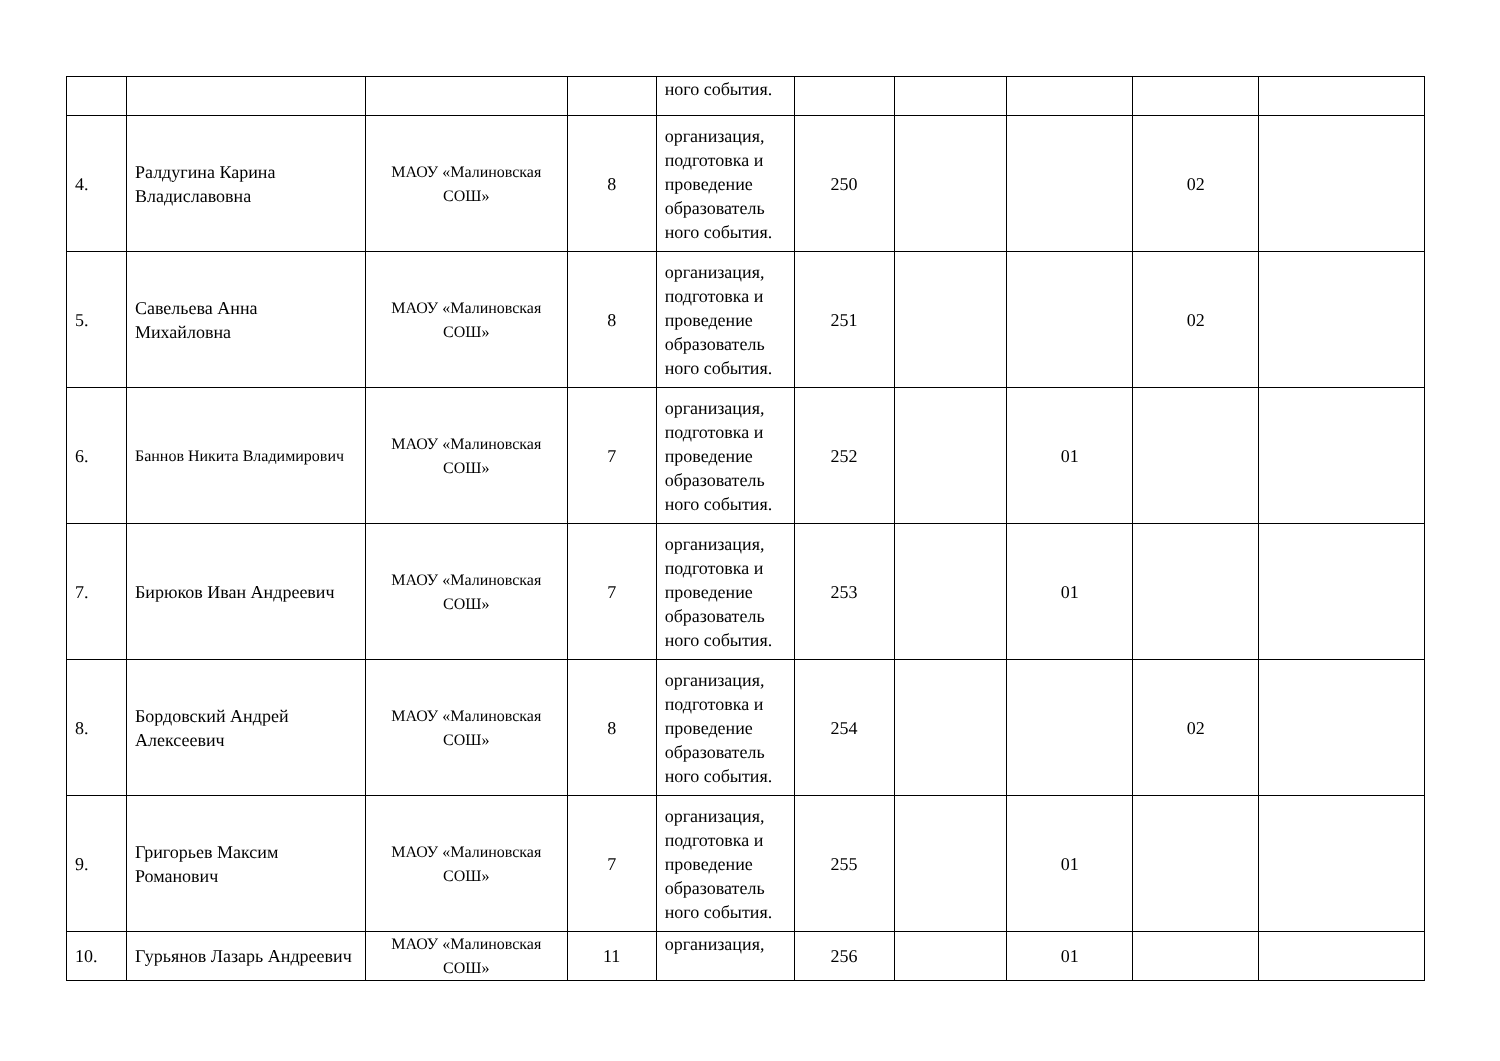| | | | | ного события. | | | | | |
| 4. | Ралдугина Карина Владиславовна | МАОУ «Малиновская СОШ» | 8 | организация, подготовка и проведение образователь ного события. | 250 | | | 02 | |
| 5. | Савельева Анна Михайловна | МАОУ «Малиновская СОШ» | 8 | организация, подготовка и проведение образователь ного события. | 251 | | | 02 | |
| 6. | Баннов Никита Владимирович | МАОУ «Малиновская СОШ» | 7 | организация, подготовка и проведение образователь ного события. | 252 | | 01 | | |
| 7. | Бирюков Иван Андреевич | МАОУ «Малиновская СОШ» | 7 | организация, подготовка и проведение образователь ного события. | 253 | | 01 | | |
| 8. | Бордовский Андрей Алексеевич | МАОУ «Малиновская СОШ» | 8 | организация, подготовка и проведение образователь ного события. | 254 | | | 02 | |
| 9. | Григорьев Максим Романович | МАОУ «Малиновская СОШ» | 7 | организация, подготовка и проведение образователь ного события. | 255 | | 01 | | |
| 10. | Гурьянов Лазарь Андреевич | МАОУ «Малиновская СОШ» | 11 | организация, | 256 | | 01 | | |